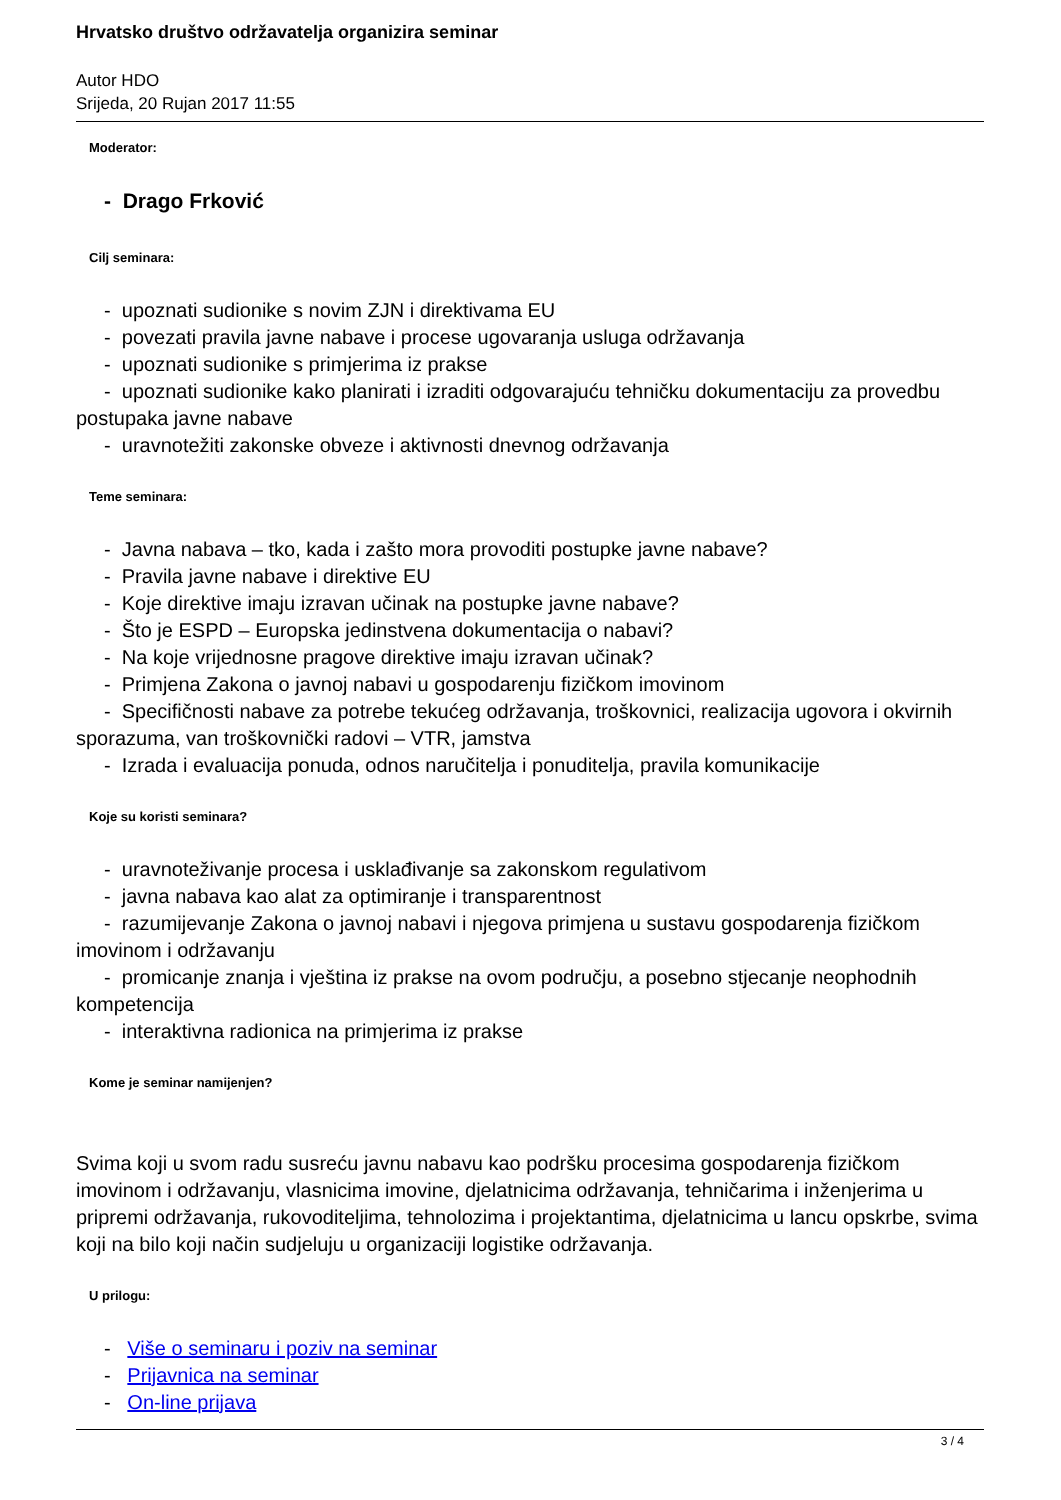Hrvatsko društvo održavatelja organizira seminar
Autor HDO
Srijeda, 20 Rujan 2017 11:55
Moderator:
- Drago Frković
Cilj seminara:
- upoznati sudionike s novim ZJN i direktivama EU
- povezati pravila javne nabave i procese ugovaranja usluga održavanja
- upoznati sudionike s primjerima iz prakse
- upoznati sudionike kako planirati i izraditi odgovarajuću tehničku dokumentaciju za provedbu postupaka javne nabave
- uravnotežiti zakonske obveze i aktivnosti dnevnog održavanja
Teme seminara:
- Javna nabava – tko, kada i zašto mora provoditi postupke javne nabave?
- Pravila javne nabave i direktive EU
- Koje direktive imaju izravan učinak na postupke javne nabave?
- Što je ESPD – Europska jedinstvena dokumentacija o nabavi?
- Na koje vrijednosne pragove direktive imaju izravan učinak?
- Primjena Zakona o javnoj nabavi u gospodarenju fizičkom imovinom
- Specifičnosti nabave za potrebe tekućeg održavanja, troškovnici, realizacija ugovora i okvirnih sporazuma, van troškovnički radovi – VTR, jamstva
- Izrada i evaluacija ponuda, odnos naručitelja i ponuditelja, pravila komunikacije
Koje su koristi seminara?
- uravnoteživanje procesa i usklađivanje sa zakonskom regulativom
- javna nabava kao alat za optimiranje i transparentnost
- razumijevanje Zakona o javnoj nabavi i njegova primjena u sustavu gospodarenja fizičkom imovinom i održavanju
- promicanje znanja i vještina iz prakse na ovom području, a posebno stjecanje neophodnih kompetencija
- interaktivna radionica na primjerima iz prakse
Kome je seminar namijenjen?
Svima koji u svom radu susreću javnu nabavu kao podršku procesima gospodarenja fizičkom imovinom i održavanju, vlasnicima imovine, djelatnicima održavanja, tehničarima i inženjerima u pripremi održavanja, rukovoditeljima, tehnolozima i projektantima, djelatnicima u lancu opskrbe, svima koji na bilo koji način sudjeluju u organizaciji logistike održavanja.
U prilogu:
- Više o seminaru i poziv na seminar
- Prijavnica na seminar
- On-line prijava
3 / 4